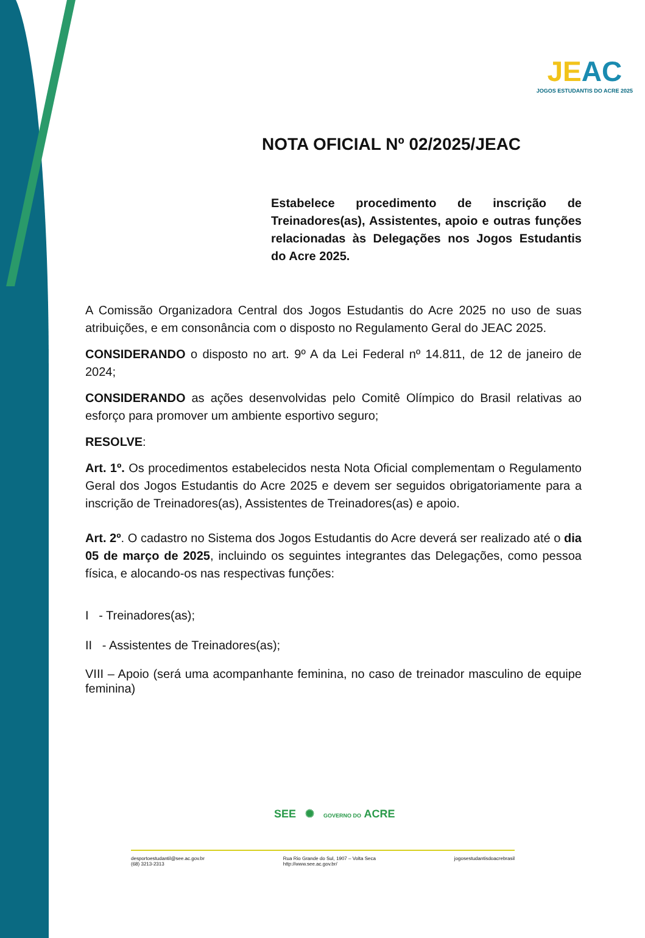JEAC
JOGOS ESTUDANTIS DO ACRE 2025
NOTA OFICIAL Nº 02/2025/JEAC
Estabelece procedimento de inscrição de Treinadores(as), Assistentes, apoio e outras funções relacionadas às Delegações nos Jogos Estudantis do Acre 2025.
A Comissão Organizadora Central dos Jogos Estudantis do Acre 2025 no uso de suas atribuições, e em consonância com o disposto no Regulamento Geral do JEAC 2025.
CONSIDERANDO o disposto no art. 9º A da Lei Federal nº 14.811, de 12 de janeiro de 2024;
CONSIDERANDO as ações desenvolvidas pelo Comitê Olímpico do Brasil relativas ao esforço para promover um ambiente esportivo seguro;
RESOLVE:
Art. 1º. Os procedimentos estabelecidos nesta Nota Oficial complementam o Regulamento Geral dos Jogos Estudantis do Acre 2025 e devem ser seguidos obrigatoriamente para a inscrição de Treinadores(as), Assistentes de Treinadores(as) e apoio.
Art. 2º. O cadastro no Sistema dos Jogos Estudantis do Acre deverá ser realizado até o dia 05 de março de 2025, incluindo os seguintes integrantes das Delegações, como pessoa física, e alocando-os nas respectivas funções:
I - Treinadores(as);
II - Assistentes de Treinadores(as);
VIII – Apoio (será uma acompanhante feminina, no caso de treinador masculino de equipe feminina)
SEE ✺ GOVERNO DO ACRE
desportoestudantil@see.ac.gov.br
(68) 3213-2313
Rua Rio Grande do Sul, 1907 – Volta Seca
http://www.see.ac.gov.br/
jogosestudantisdoacrebrasil